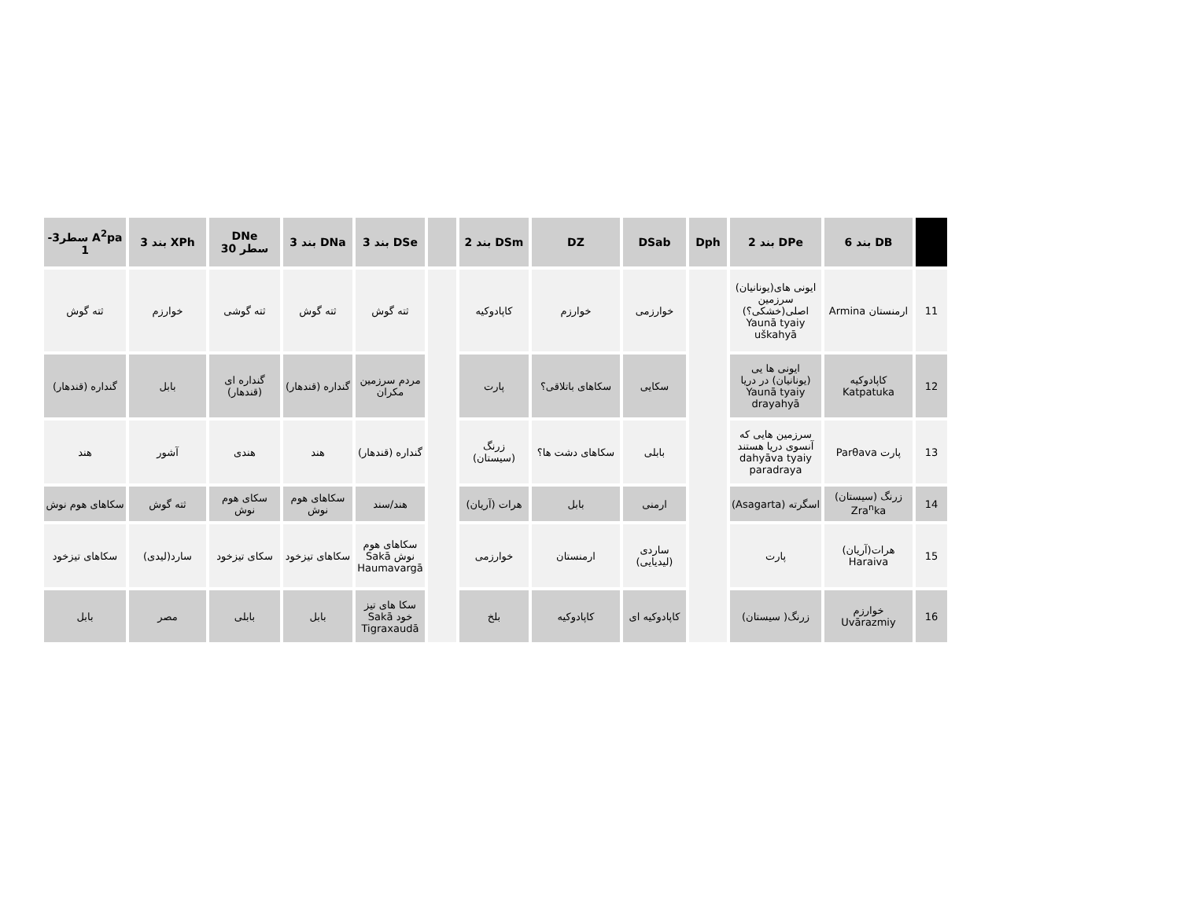| | DB بند 6 | DPe بند 2 | Dph | DSab | DZ | DSm بند 2 | | DSe بند 3 | DNa بند 3 | DNe سطر 30 | XPh بند 3 | A<sup>2</sup>pa سطر3-1 |
| --- | --- | --- | --- | --- | --- | --- | --- | --- | --- | --- | --- | --- |
| 11 | ارمنستان Armina | ایونی های(یونانیان) سرزمین اصلی(خشکی؟) Yaunā tyaiy uškahyā | | خوارزمی | خوارزم | کاپادوکیه | | ثته گوش | ثته گوش | ثته گوشی | خوارزم | ثته گوش |
| 12 | کاپادوکیه Katpatuka | ایونی ها یی (یونانیان) در دریا Yaunā tyaiy drayahyā | | سکایی | سکاهای باتلاقی؟ | پارت | | مردم سرزمین مکران | گنداره (قندهار) | گنداره ای (قندهار) | بابل | گنداره (قندهار) |
| 13 | پارت Parθava | سرزمین هایی که آنسوی دریا هستند dahyāva tyaiy paradraya | | بابلی | سکاهای دشت ها؟ | زرنگ (سیستان) | | گنداره (قندهار) | هند | هندی | آشور | هند |
| 14 | زرنگ (سیستان) Zra<sup>n</sup>ka | اسگرته (Asagarta) | | ارمنی | بابل | هرات (آریان) | | هند/سند | سکاهای هوم نوش | سکای هوم نوش | ثته گوش | سکاهای هوم نوش |
| 15 | هرات(آریان) Haraiva | پارت | | ساردی (لیدیایی) | ارمنستان | خوارزمی | | سکاهای هوم نوش Sakā Haumavargā | سکاهای تیزخود | سکای تیزخود | سارد(لیدی) | سکاهای تیزخود |
| 16 | خوارزم Uvārazmiy | زرنگ( سیستان) | | کاپادوکیه ای | کاپادوکیه | بلخ | | سکا های تیز خود Sakā Tigraxaudā | بابل | بابلی | مصر | بابل |